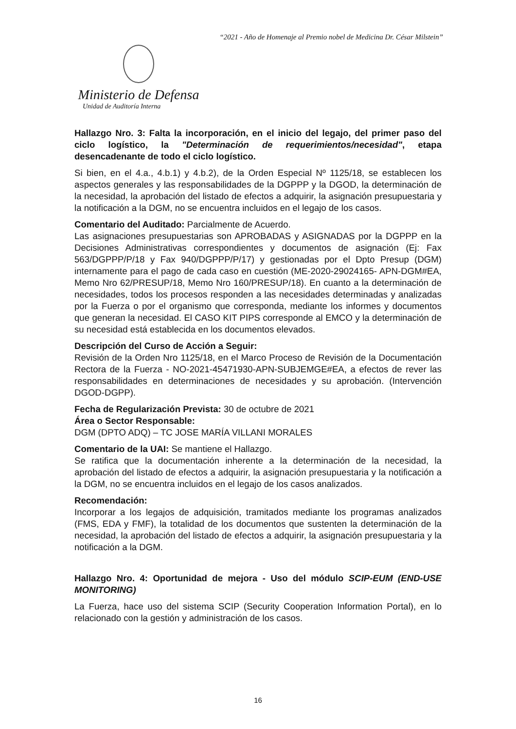“2021 - Año de Homenaje al Premio nobel de Medicina Dr. César Milstein”
Ministerio de Defensa
Unidad de Auditoría Interna
Hallazgo Nro. 3: Falta la incorporación, en el inicio del legajo, del primer paso del ciclo logístico, la "Determinación de requerimientos/necesidad", etapa desencadenante de todo el ciclo logístico.
Si bien, en el 4.a., 4.b.1) y 4.b.2), de la Orden Especial Nº 1125/18, se establecen los aspectos generales y las responsabilidades de la DGPPP y la DGOD, la determinación de la necesidad, la aprobación del listado de efectos a adquirir, la asignación presupuestaria y la notificación a la DGM, no se encuentra incluidos en el legajo de los casos.
Comentario del Auditado: Parcialmente de Acuerdo.
Las asignaciones presupuestarias son APROBADAS y ASIGNADAS por la DGPPP en la Decisiones Administrativas correspondientes y documentos de asignación (Ej: Fax 563/DGPPP/P/18 y Fax 940/DGPPP/P/17) y gestionadas por el Dpto Presup (DGM) internamente para el pago de cada caso en cuestión (ME-2020-29024165- APN-DGM#EA, Memo Nro 62/PRESUP/18, Memo Nro 160/PRESUP/18). En cuanto a la determinación de necesidades, todos los procesos responden a las necesidades determinadas y analizadas por la Fuerza o por el organismo que corresponda, mediante los informes y documentos que generan la necesidad. El CASO KIT PIPS corresponde al EMCO y la determinación de su necesidad está establecida en los documentos elevados.
Descripción del Curso de Acción a Seguir:
Revisión de la Orden Nro 1125/18, en el Marco Proceso de Revisión de la Documentación Rectora de la Fuerza - NO-2021-45471930-APN-SUBJEMGE#EA, a efectos de rever las responsabilidades en determinaciones de necesidades y su aprobación. (Intervención DGOD-DGPP).
Fecha de Regularización Prevista: 30 de octubre de 2021
Área o Sector Responsable:
DGM (DPTO ADQ) – TC JOSE MARÍA VILLANI MORALES
Comentario de la UAI: Se mantiene el Hallazgo.
Se ratifica que la documentación inherente a la determinación de la necesidad, la aprobación del listado de efectos a adquirir, la asignación presupuestaria y la notificación a la DGM, no se encuentra incluidos en el legajo de los casos analizados.
Recomendación:
Incorporar a los legajos de adquisición, tramitados mediante los programas analizados (FMS, EDA y FMF), la totalidad de los documentos que sustenten la determinación de la necesidad, la aprobación del listado de efectos a adquirir, la asignación presupuestaria y la notificación a la DGM.
Hallazgo Nro. 4: Oportunidad de mejora - Uso del módulo SCIP-EUM (END-USE MONITORING)
La Fuerza, hace uso del sistema SCIP (Security Cooperation Information Portal), en lo relacionado con la gestión y administración de los casos.
16